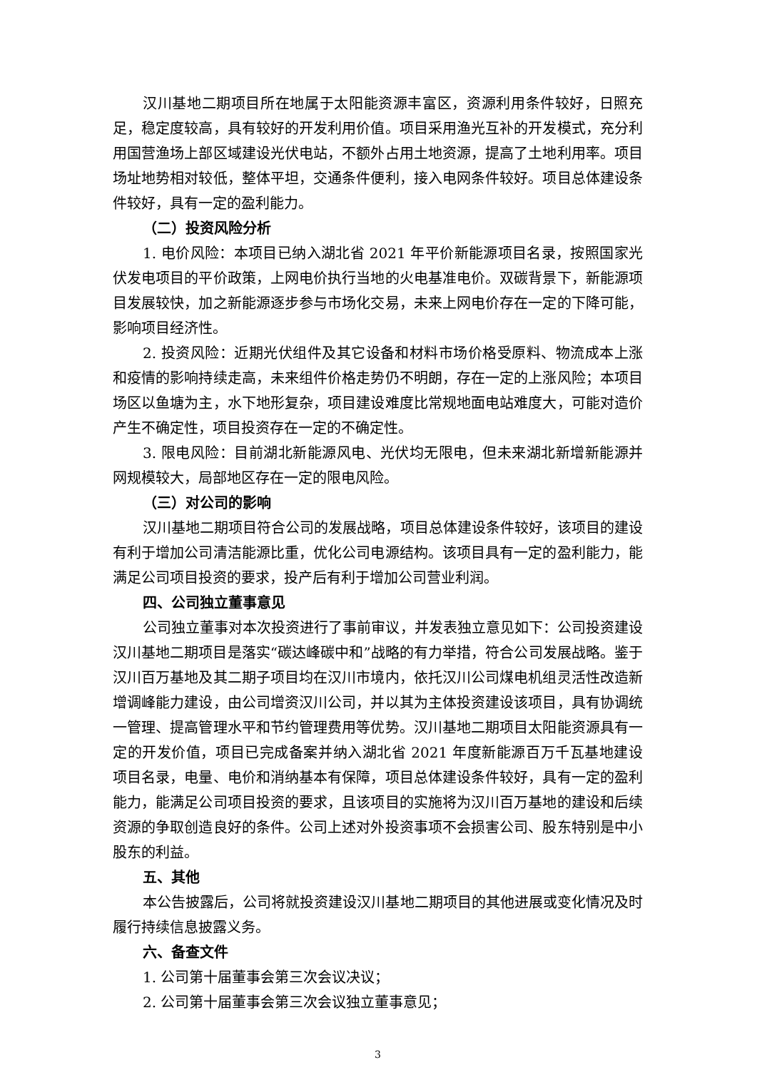汉川基地二期项目所在地属于太阳能资源丰富区，资源利用条件较好，日照充足，稳定度较高，具有较好的开发利用价值。项目采用渔光互补的开发模式，充分利用国营渔场上部区域建设光伏电站，不额外占用土地资源，提高了土地利用率。项目场址地势相对较低，整体平坦，交通条件便利，接入电网条件较好。项目总体建设条件较好，具有一定的盈利能力。
（二）投资风险分析
1. 电价风险：本项目已纳入湖北省 2021 年平价新能源项目名录，按照国家光伏发电项目的平价政策，上网电价执行当地的火电基准电价。双碳背景下，新能源项目发展较快，加之新能源逐步参与市场化交易，未来上网电价存在一定的下降可能，影响项目经济性。
2. 投资风险：近期光伏组件及其它设备和材料市场价格受原料、物流成本上涨和疫情的影响持续走高，未来组件价格走势仍不明朗，存在一定的上涨风险；本项目场区以鱼塘为主，水下地形复杂，项目建设难度比常规地面电站难度大，可能对造价产生不确定性，项目投资存在一定的不确定性。
3. 限电风险：目前湖北新能源风电、光伏均无限电，但未来湖北新增新能源并网规模较大，局部地区存在一定的限电风险。
（三）对公司的影响
汉川基地二期项目符合公司的发展战略，项目总体建设条件较好，该项目的建设有利于增加公司清洁能源比重，优化公司电源结构。该项目具有一定的盈利能力，能满足公司项目投资的要求，投产后有利于增加公司营业利润。
四、公司独立董事意见
公司独立董事对本次投资进行了事前审议，并发表独立意见如下：公司投资建设汉川基地二期项目是落实“碳达峰碳中和”战略的有力举措，符合公司发展战略。鉴于汉川百万基地及其二期子项目均在汉川市境内，依托汉川公司煤电机组灵活性改造新增调峰能力建设，由公司增资汉川公司，并以其为主体投资建设该项目，具有协调统一管理、提高管理水平和节约管理费用等优势。汉川基地二期项目太阳能资源具有一定的开发价值，项目已完成备案并纳入湖北省 2021 年度新能源百万千瓦基地建设项目名录，电量、电价和消纳基本有保障，项目总体建设条件较好，具有一定的盈利能力，能满足公司项目投资的要求，且该项目的实施将为汉川百万基地的建设和后续资源的争取创造良好的条件。公司上述对外投资事项不会损害公司、股东特别是中小股东的利益。
五、其他
本公告披露后，公司将就投资建设汉川基地二期项目的其他进展或变化情况及时履行持续信息披露义务。
六、备查文件
1. 公司第十届董事会第三次会议决议；
2. 公司第十届董事会第三次会议独立董事意见；
3